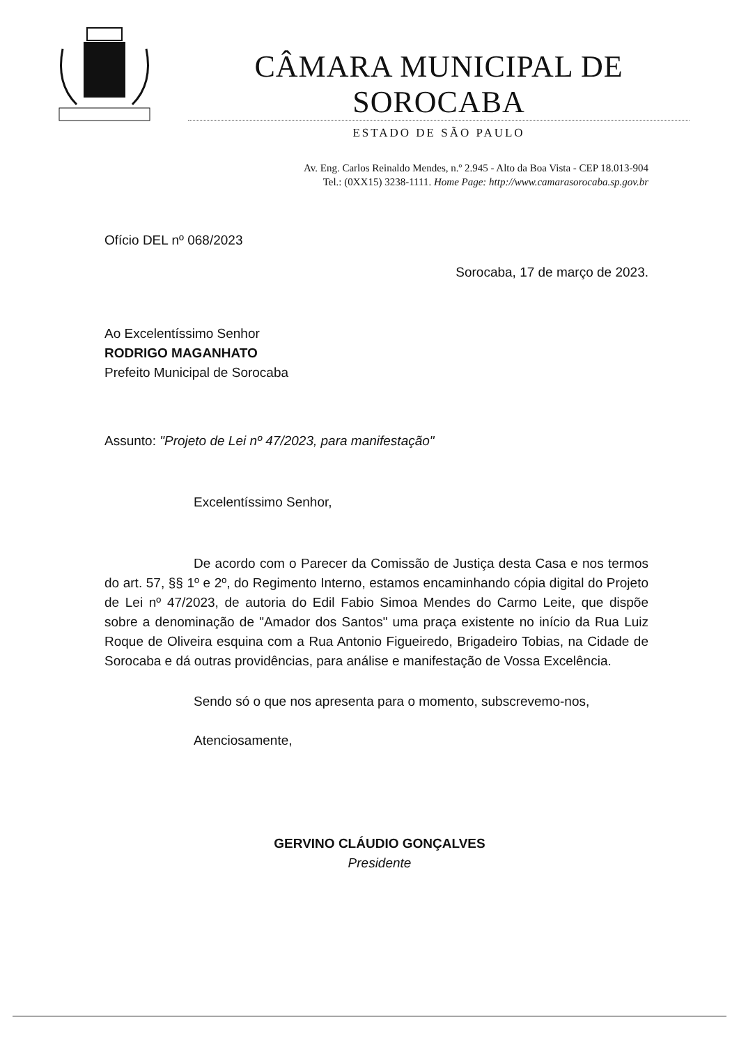CÂMARA MUNICIPAL DE SOROCABA
ESTADO DE SÃO PAULO
Av. Eng. Carlos Reinaldo Mendes, n.º 2.945 - Alto da Boa Vista - CEP 18.013-904
Tel.: (0XX15) 3238-1111. Home Page: http://www.camarasorocaba.sp.gov.br
Ofício DEL nº 068/2023
Sorocaba, 17 de março de 2023.
Ao Excelentíssimo Senhor
RODRIGO MAGANHATO
Prefeito Municipal de Sorocaba
Assunto: "Projeto de Lei nº 47/2023, para manifestação"
Excelentíssimo Senhor,
De acordo com o Parecer da Comissão de Justiça desta Casa e nos termos do art. 57, §§ 1º e 2º, do Regimento Interno, estamos encaminhando cópia digital do Projeto de Lei nº 47/2023, de autoria do Edil Fabio Simoa Mendes do Carmo Leite, que dispõe sobre a denominação de "Amador dos Santos" uma praça existente no início da Rua Luiz Roque de Oliveira esquina com a Rua Antonio Figueiredo, Brigadeiro Tobias, na Cidade de Sorocaba e dá outras providências, para análise e manifestação de Vossa Excelência.
Sendo só o que nos apresenta para o momento, subscrevemo-nos,
Atenciosamente,
GERVINO CLÁUDIO GONÇALVES
Presidente